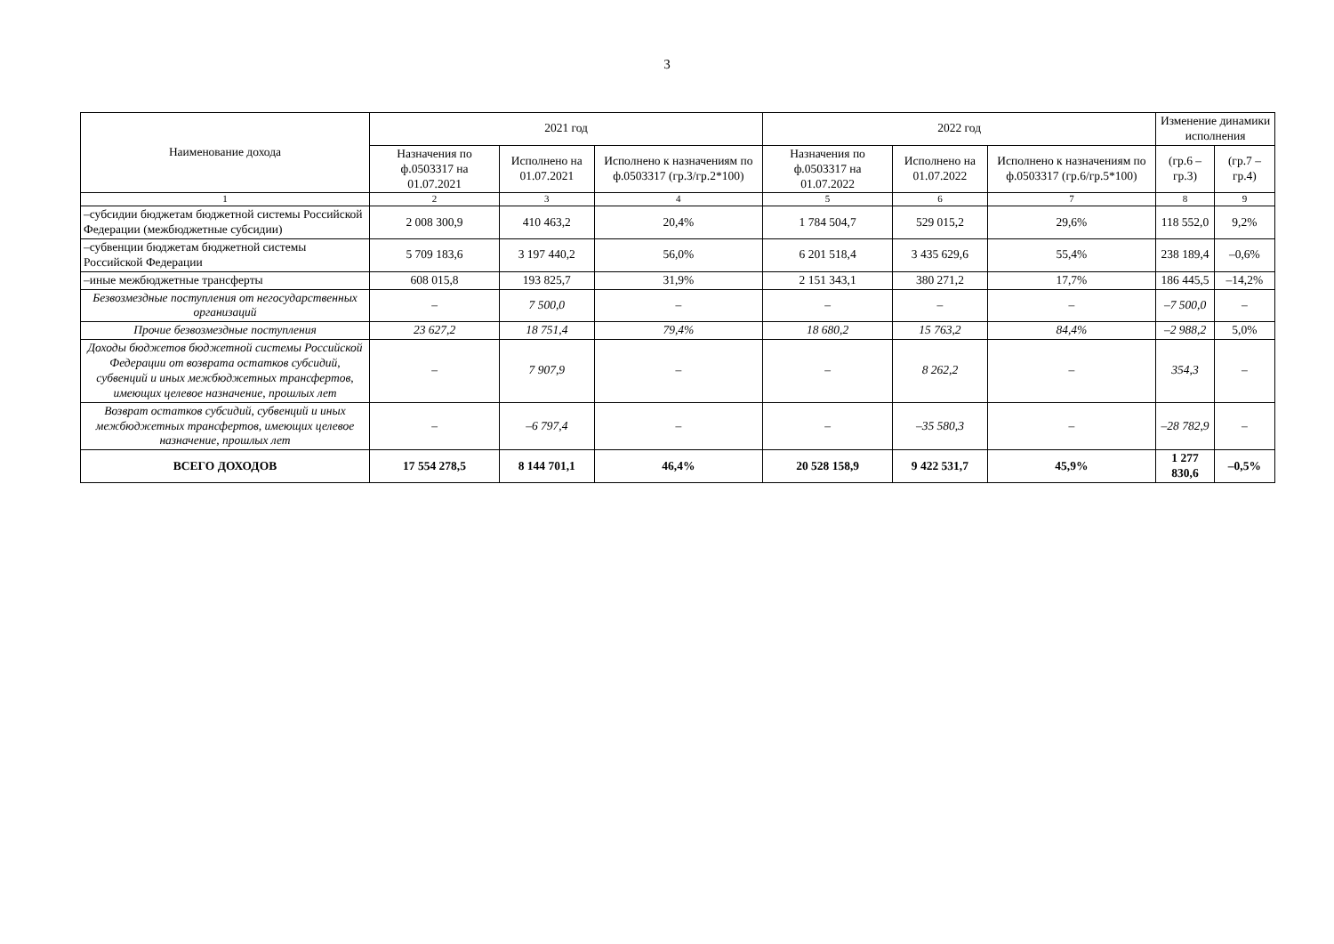3
| Наименование дохода | 2021 год | | | 2022 год | | | Изменение динамики исполнения | |
| --- | --- | --- | --- | --- | --- | --- | --- | --- |
| | Назначения по ф.0503317 на 01.07.2021 | Исполнено на 01.07.2021 | Исполнено к назначениям по ф.0503317 (гр.3/гр.2*100) | Назначения по ф.0503317 на 01.07.2022 | Исполнено на 01.07.2022 | Исполнено к назначениям по ф.0503317 (гр.6/гр.5*100) | | |
| | | | | | | | (гр.6 – гр.3) | (гр.7 – гр.4) |
| 1 | 2 | 3 | 4 | 5 | 6 | 7 | 8 | 9 |
| –субсидии бюджетам бюджетной системы Российской Федерации (межбюджетные субсидии) | 2 008 300,9 | 410 463,2 | 20,4% | 1 784 504,7 | 529 015,2 | 29,6% | 118 552,0 | 9,2% |
| –субвенции бюджетам бюджетной системы Российской Федерации | 5 709 183,6 | 3 197 440,2 | 56,0% | 6 201 518,4 | 3 435 629,6 | 55,4% | 238 189,4 | –0,6% |
| –иные межбюджетные трансферты | 608 015,8 | 193 825,7 | 31,9% | 2 151 343,1 | 380 271,2 | 17,7% | 186 445,5 | –14,2% |
| Безвозмездные поступления от негосударственных организаций | – | 7 500,0 | – | – | – | – | –7 500,0 | – |
| Прочие безвозмездные поступления | 23 627,2 | 18 751,4 | 79,4% | 18 680,2 | 15 763,2 | 84,4% | –2 988,2 | 5,0% |
| Доходы бюджетов бюджетной системы Российской Федерации от возврата остатков субсидий, субвенций и иных межбюджетных трансфертов, имеющих целевое назначение, прошлых лет | – | 7 907,9 | – | – | 8 262,2 | – | 354,3 | – |
| Возврат остатков субсидий, субвенций и иных межбюджетных трансфертов, имеющих целевое назначение, прошлых лет | – | –6 797,4 | – | – | –35 580,3 | – | –28 782,9 | – |
| ВСЕГО ДОХОДОВ | 17 554 278,5 | 8 144 701,1 | 46,4% | 20 528 158,9 | 9 422 531,7 | 45,9% | 1 277 830,6 | –0,5% |